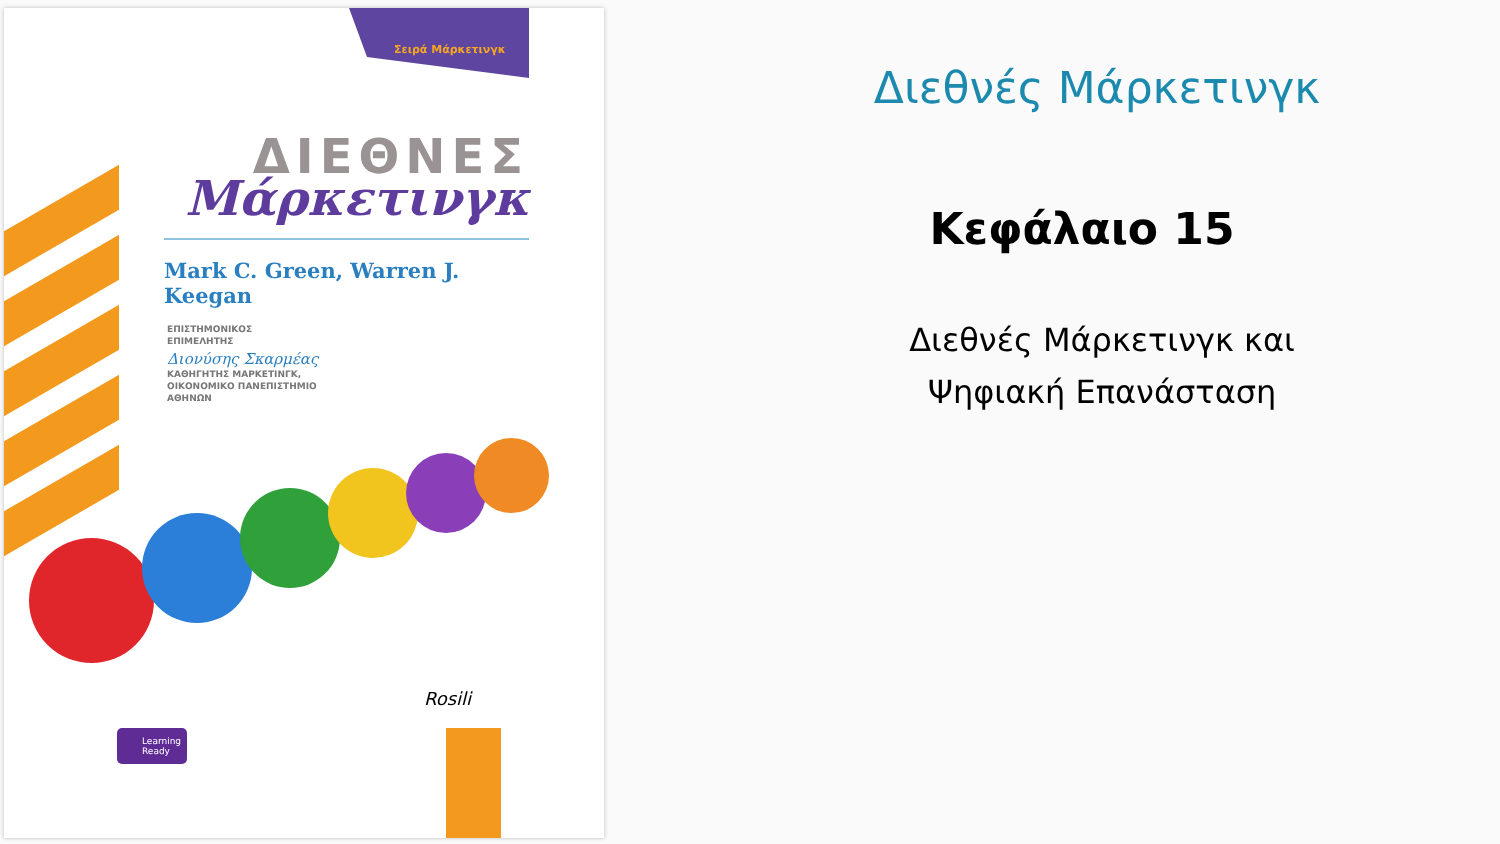Σειρά Μάρκετινγκ
ΔΙΕΘΝΕΣ
Μάρκετινγκ
Mark C. Green, Warren J. Keegan
ΕΠΙΣΤΗΜΟΝΙΚΟΣ
ΕΠΙΜΕΛΗΤΗΣ
Διονύσης Σκαρμέας
ΚΑΘΗΓΗΤΗΣ ΜΑΡΚΕΤΙΝΓΚ,
ΟΙΚΟΝΟΜΙΚΟ ΠΑΝΕΠΙΣΤΗΜΙΟ
ΑΘΗΝΩΝ
Learning
Ready
Rosili
Διεθνές Μάρκετινγκ
Κεφάλαιο 15
Διεθνές Μάρκετινγκ και
Ψηφιακή Επανάσταση